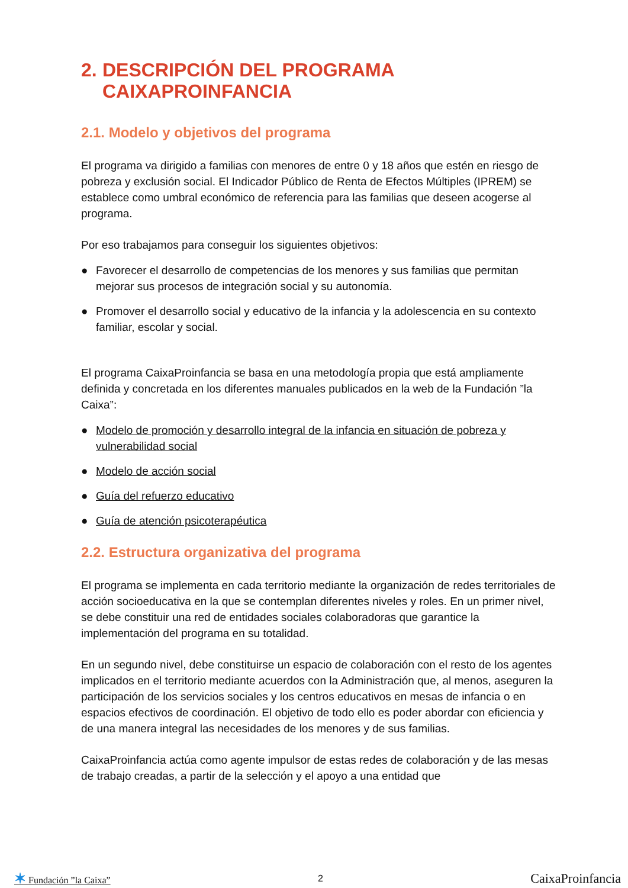2. DESCRIPCIÓN DEL PROGRAMA
CAIXAPROINFANCIA
2.1. Modelo y objetivos del programa
El programa va dirigido a familias con menores de entre 0 y 18 años que estén en riesgo de pobreza y exclusión social. El Indicador Público de Renta de Efectos Múltiples (IPREM) se establece como umbral económico de referencia para las familias que deseen acogerse al programa.
Por eso trabajamos para conseguir los siguientes objetivos:
● Favorecer el desarrollo de competencias de los menores y sus familias que permitan mejorar sus procesos de integración social y su autonomía.
● Promover el desarrollo social y educativo de la infancia y la adolescencia en su contexto familiar, escolar y social.
El programa CaixaProinfancia se basa en una metodología propia que está ampliamente definida y concretada en los diferentes manuales publicados en la web de la Fundación ”la Caixa”:
● Modelo de promoción y desarrollo integral de la infancia en situación de pobreza y vulnerabilidad social
● Modelo de acción social
● Guía del refuerzo educativo
● Guía de atención psicoterapéutica
2.2. Estructura organizativa del programa
El programa se implementa en cada territorio mediante la organización de redes territoriales de acción socioeducativa en la que se contemplan diferentes niveles y roles. En un primer nivel, se debe constituir una red de entidades sociales colaboradoras que garantice la implementación del programa en su totalidad.
En un segundo nivel, debe constituirse un espacio de colaboración con el resto de los agentes implicados en el territorio mediante acuerdos con la Administración que, al menos, aseguren la participación de los servicios sociales y los centros educativos en mesas de infancia o en espacios efectivos de coordinación. El objetivo de todo ello es poder abordar con eficiencia y de una manera integral las necesidades de los menores y de sus familias.
CaixaProinfancia actúa como agente impulsor de estas redes de colaboración y de las mesas de trabajo creadas, a partir de la selección y el apoyo a una entidad que
✶ Fundación ”la Caixa” 2 CaixaProinfancia